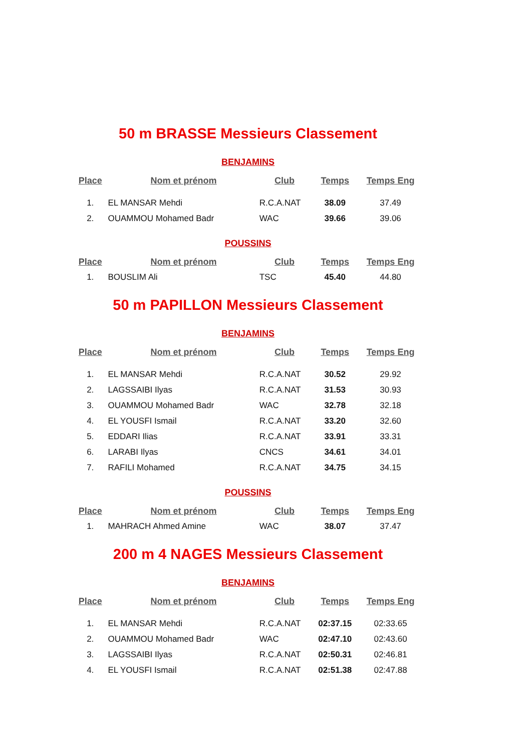50 m BRASSE Messieurs Classement
BENJAMINS
| Place | Nom et prénom | Club | Temps | Temps Eng |
| --- | --- | --- | --- | --- |
| 1. | EL MANSAR Mehdi | R.C.A.NAT | 38.09 | 37.49 |
| 2. | OUAMMOU Mohamed Badr | WAC | 39.66 | 39.06 |
POUSSINS
| Place | Nom et prénom | Club | Temps | Temps Eng |
| --- | --- | --- | --- | --- |
| 1. | BOUSLIM Ali | TSC | 45.40 | 44.80 |
50 m PAPILLON Messieurs Classement
BENJAMINS
| Place | Nom et prénom | Club | Temps | Temps Eng |
| --- | --- | --- | --- | --- |
| 1. | EL MANSAR Mehdi | R.C.A.NAT | 30.52 | 29.92 |
| 2. | LAGSSAIBI Ilyas | R.C.A.NAT | 31.53 | 30.93 |
| 3. | OUAMMOU Mohamed Badr | WAC | 32.78 | 32.18 |
| 4. | EL YOUSFI Ismail | R.C.A.NAT | 33.20 | 32.60 |
| 5. | EDDARI Ilias | R.C.A.NAT | 33.91 | 33.31 |
| 6. | LARABI Ilyas | CNCS | 34.61 | 34.01 |
| 7. | RAFILI Mohamed | R.C.A.NAT | 34.75 | 34.15 |
POUSSINS
| Place | Nom et prénom | Club | Temps | Temps Eng |
| --- | --- | --- | --- | --- |
| 1. | MAHRACH Ahmed Amine | WAC | 38.07 | 37.47 |
200 m 4 NAGES Messieurs Classement
BENJAMINS
| Place | Nom et prénom | Club | Temps | Temps Eng |
| --- | --- | --- | --- | --- |
| 1. | EL MANSAR Mehdi | R.C.A.NAT | 02:37.15 | 02:33.65 |
| 2. | OUAMMOU Mohamed Badr | WAC | 02:47.10 | 02:43.60 |
| 3. | LAGSSAIBI Ilyas | R.C.A.NAT | 02:50.31 | 02:46.81 |
| 4. | EL YOUSFI Ismail | R.C.A.NAT | 02:51.38 | 02:47.88 |